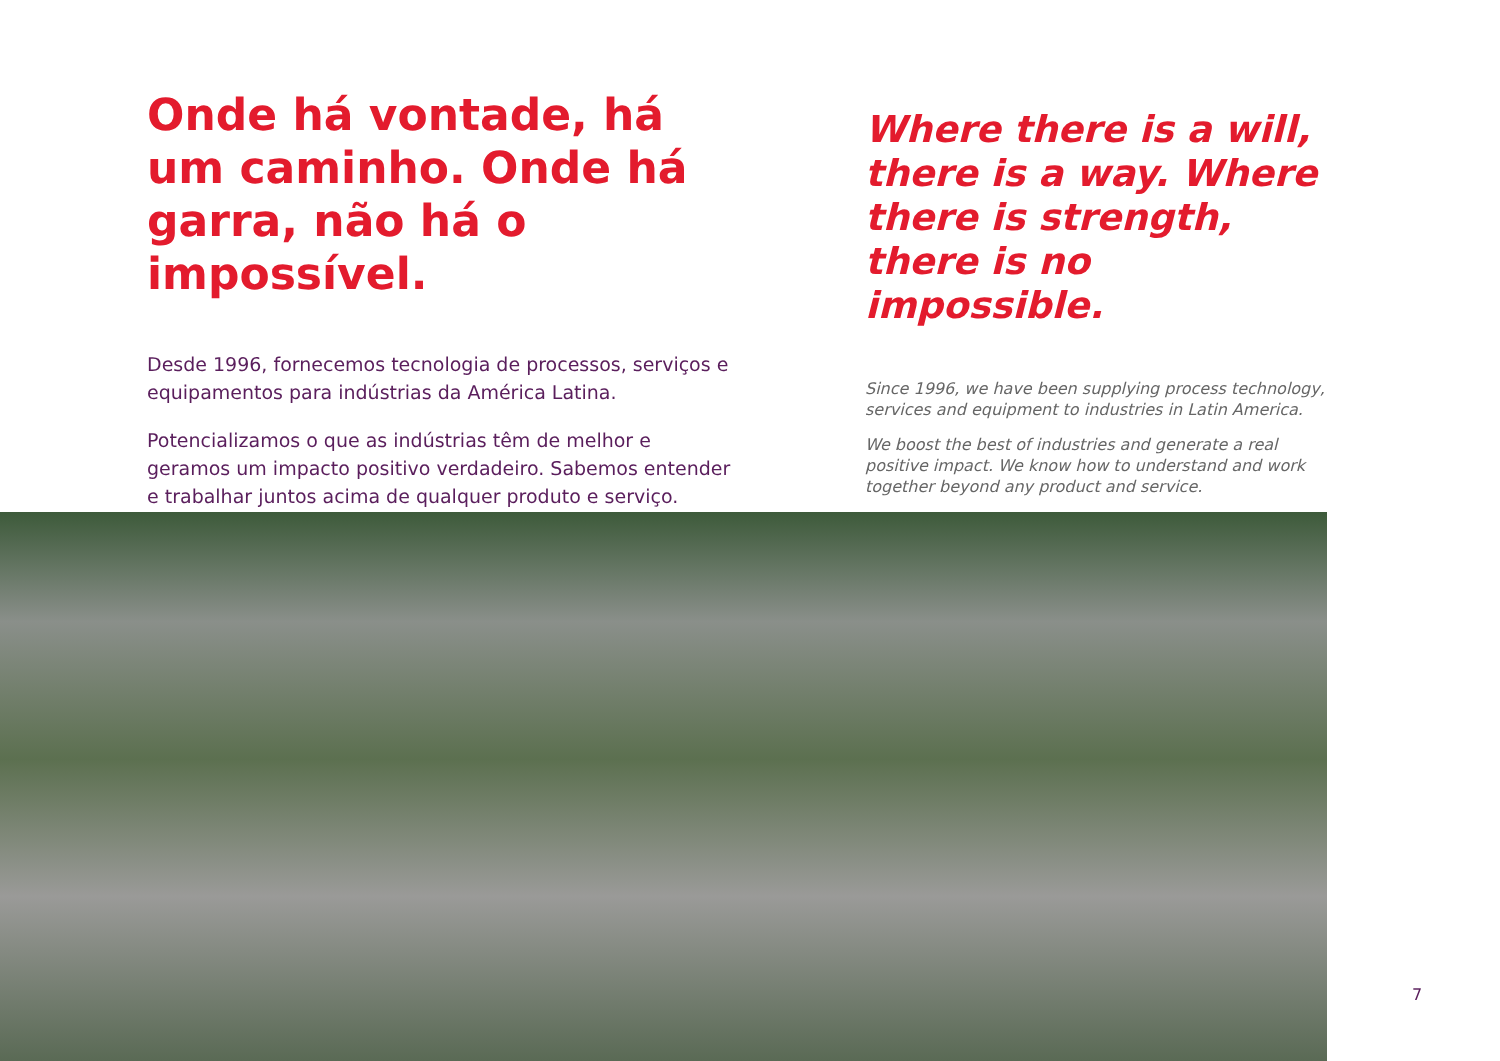Onde há vontade, há um caminho. Onde há garra, não há o impossível.
Desde 1996, fornecemos tecnologia de processos, serviços e equipamentos para indústrias da América Latina.
Potencializamos o que as indústrias têm de melhor e geramos um impacto positivo verdadeiro. Sabemos entender e trabalhar juntos acima de qualquer produto e serviço.
Where there is a will, there is a way. Where there is strength, there is no impossible.
Since 1996, we have been supplying process technology, services and equipment to industries in Latin America.
We boost the best of industries and generate a real positive impact. We know how to understand and work together beyond any product and service.
7